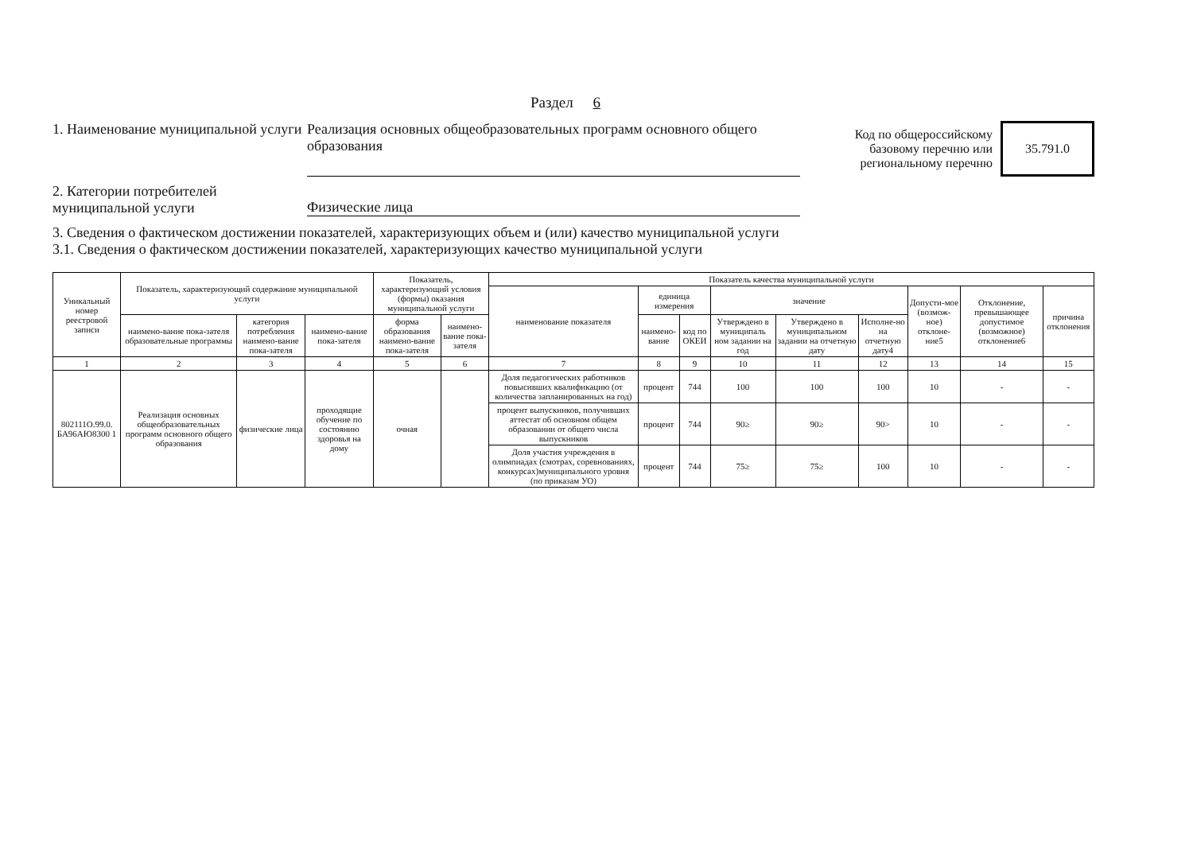Раздел 6
1. Наименование муниципальной услуги
Реализация основных общеобразовательных программ основного общего образования
Код по общероссийскому базовому перечню или региональному перечню
35.791.0
2. Категории потребителей муниципальной услуги
Физические лица
3. Сведения о фактическом достижении показателей, характеризующих объем и (или) качество муниципальной услуги
3.1. Сведения о фактическом достижении показателей, характеризующих качество муниципальной услуги
| Уникальный номер реестровой записи | Показатель, характеризующий содержание муниципальной услуги | | | Показатель, характеризующий условия (формы) оказания муниципальной услуги | | Показатель качества муниципальной услуги | | | | | | | | |
| --- | --- | --- | --- | --- | --- | --- | --- | --- | --- | --- | --- | --- | --- | --- |
| | | | | | | наименование показателя | единица измерения | | значение | | | Допусти-мое (возмож-ное) отклоне-ние5 | Отклонение, превышающее допустимое (возможное) отклонение6 | причина отклонения |
| | наимено-вание пока-зателя образовательные программы | категория потребления наимено-вание пока-зателя | наимено-вание пока-зателя | форма образования наимено-вание пока-зателя | наимено-вание пока-зателя | | наимено-вание | код по ОКЕИ | Утверждено в муниципаль ном задании на год | Утверждено в муниципальном задании на отчетную дату | Исполне-но на отчетную дату4 | | | |
| 1 | 2 | 3 | 4 | 5 | 6 | 7 | 8 | 9 | 10 | 11 | 12 | 13 | 14 | 15 |
| 802111О.99.0. БА96АЮ8300 1 | Реализация основных общеобразовательных программ основного общего образования | физические лица | проходящие обучение по состоянию здоровья на дому | очная | | Доля педагогических работников повысивших квалификацию (от количества запланированных на год) | процент | 744 | 100 | 100 | 100 | 10 | - | - |
| | | | | | | процент выпускников, получивших аттестат об основном общем образовании от общего числа выпускников | процент | 744 | 90≥ | 90≥ | 90> | 10 | - | - |
| | | | | | | Доля участия учреждения в олимпиадах (смотрах, соревнованиях, конкурсах)муниципального уровня (по приказам УО) | процент | 744 | 75≥ | 75≥ | 100 | 10 | - | - |